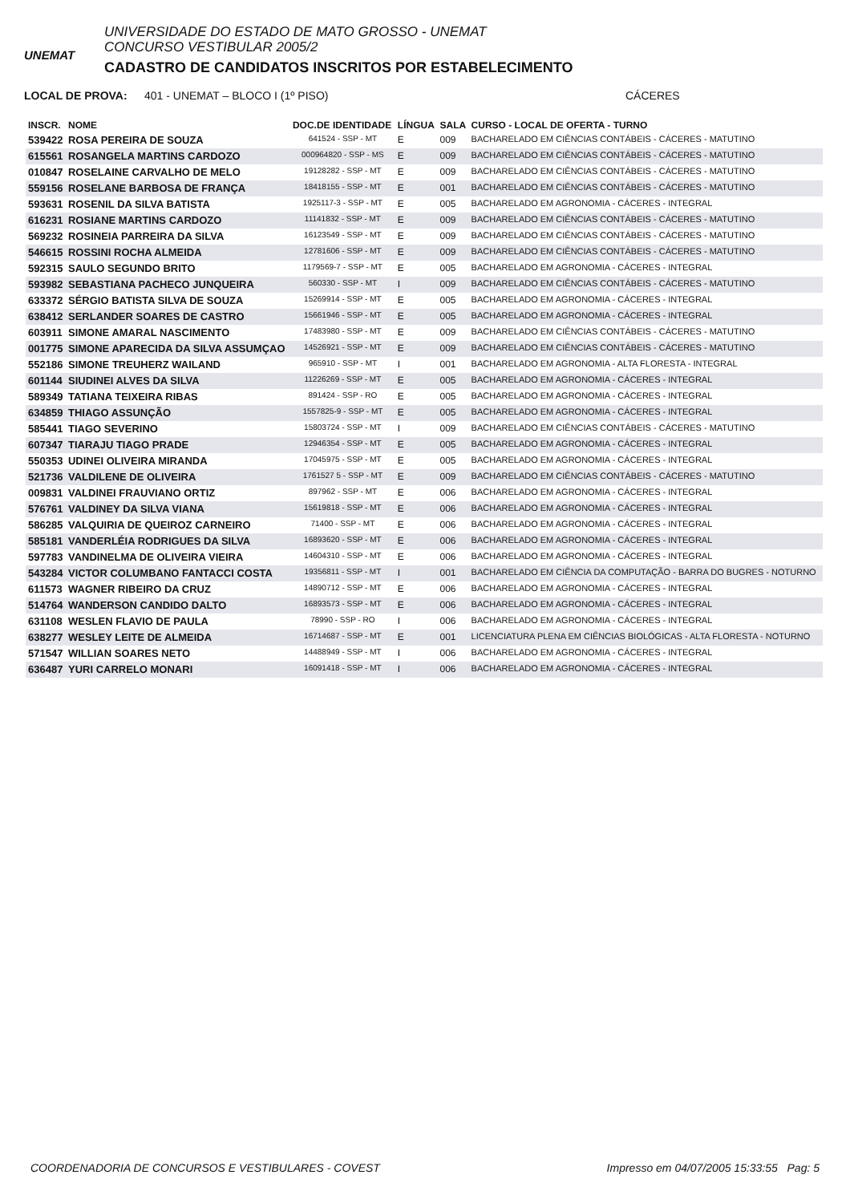UNEMAT
UNIVERSIDADE DO ESTADO DE MATO GROSSO - UNEMAT
CONCURSO VESTIBULAR 2005/2
CADASTRO DE CANDIDATOS INSCRITOS POR ESTABELECIMENTO
LOCAL DE PROVA: 401 - UNEMAT – BLOCO I (1º PISO) CÁCERES
| INSCR. | NOME | DOC.DE IDENTIDADE | LÍNGUA | SALA | CURSO - LOCAL DE OFERTA - TURNO |
| --- | --- | --- | --- | --- | --- |
| 539422 | ROSA PEREIRA DE SOUZA | 641524 - SSP - MT | E | 009 | BACHARELADO EM CIÊNCIAS CONTÁBEIS - CÁCERES - MATUTINO |
| 615561 | ROSANGELA MARTINS CARDOZO | 000964820 - SSP - MS | E | 009 | BACHARELADO EM CIÊNCIAS CONTÁBEIS - CÁCERES - MATUTINO |
| 010847 | ROSELAINE CARVALHO DE MELO | 19128282 - SSP - MT | E | 009 | BACHARELADO EM CIÊNCIAS CONTÁBEIS - CÁCERES - MATUTINO |
| 559156 | ROSELANE BARBOSA DE FRANÇA | 18418155 - SSP - MT | E | 001 | BACHARELADO EM CIÊNCIAS CONTÁBEIS - CÁCERES - MATUTINO |
| 593631 | ROSENIL DA SILVA BATISTA | 1925117-3 - SSP - MT | E | 005 | BACHARELADO EM AGRONOMIA - CÁCERES - INTEGRAL |
| 616231 | ROSIANE MARTINS CARDOZO | 11141832 - SSP - MT | E | 009 | BACHARELADO EM CIÊNCIAS CONTÁBEIS - CÁCERES - MATUTINO |
| 569232 | ROSINEIA PARREIRA DA SILVA | 16123549 - SSP - MT | E | 009 | BACHARELADO EM CIÊNCIAS CONTÁBEIS - CÁCERES - MATUTINO |
| 546615 | ROSSINI ROCHA ALMEIDA | 12781606 - SSP - MT | E | 009 | BACHARELADO EM CIÊNCIAS CONTÁBEIS - CÁCERES - MATUTINO |
| 592315 | SAULO SEGUNDO BRITO | 1179569-7 - SSP - MT | E | 005 | BACHARELADO EM AGRONOMIA - CÁCERES - INTEGRAL |
| 593982 | SEBASTIANA PACHECO JUNQUEIRA | 560330 - SSP - MT | I | 009 | BACHARELADO EM CIÊNCIAS CONTÁBEIS - CÁCERES - MATUTINO |
| 633372 | SÉRGIO BATISTA SILVA DE SOUZA | 15269914 - SSP - MT | E | 005 | BACHARELADO EM AGRONOMIA - CÁCERES - INTEGRAL |
| 638412 | SERLANDER SOARES DE CASTRO | 15661946 - SSP - MT | E | 005 | BACHARELADO EM AGRONOMIA - CÁCERES - INTEGRAL |
| 603911 | SIMONE AMARAL NASCIMENTO | 17483980 - SSP - MT | E | 009 | BACHARELADO EM CIÊNCIAS CONTÁBEIS - CÁCERES - MATUTINO |
| 001775 | SIMONE APARECIDA DA SILVA ASSUMÇAO | 14526921 - SSP - MT | E | 009 | BACHARELADO EM CIÊNCIAS CONTÁBEIS - CÁCERES - MATUTINO |
| 552186 | SIMONE TREUHERZ WAILAND | 965910 - SSP - MT | I | 001 | BACHARELADO EM AGRONOMIA - ALTA FLORESTA - INTEGRAL |
| 601144 | SIUDINEI ALVES DA SILVA | 11226269 - SSP - MT | E | 005 | BACHARELADO EM AGRONOMIA - CÁCERES - INTEGRAL |
| 589349 | TATIANA TEIXEIRA RIBAS | 891424 - SSP - RO | E | 005 | BACHARELADO EM AGRONOMIA - CÁCERES - INTEGRAL |
| 634859 | THIAGO ASSUNÇÃO | 1557825-9 - SSP - MT | E | 005 | BACHARELADO EM AGRONOMIA - CÁCERES - INTEGRAL |
| 585441 | TIAGO SEVERINO | 15803724 - SSP - MT | I | 009 | BACHARELADO EM CIÊNCIAS CONTÁBEIS - CÁCERES - MATUTINO |
| 607347 | TIARAJU TIAGO PRADE | 12946354 - SSP - MT | E | 005 | BACHARELADO EM AGRONOMIA - CÁCERES - INTEGRAL |
| 550353 | UDINEI OLIVEIRA MIRANDA | 17045975 - SSP - MT | E | 005 | BACHARELADO EM AGRONOMIA - CÁCERES - INTEGRAL |
| 521736 | VALDILENE DE OLIVEIRA | 1761527 5 - SSP - MT | E | 009 | BACHARELADO EM CIÊNCIAS CONTÁBEIS - CÁCERES - MATUTINO |
| 009831 | VALDINEI FRAUVIANO ORTIZ | 897962 - SSP - MT | E | 006 | BACHARELADO EM AGRONOMIA - CÁCERES - INTEGRAL |
| 576761 | VALDINEY DA SILVA VIANA | 15619818 - SSP - MT | E | 006 | BACHARELADO EM AGRONOMIA - CÁCERES - INTEGRAL |
| 586285 | VALQUIRIA DE QUEIROZ CARNEIRO | 71400 - SSP - MT | E | 006 | BACHARELADO EM AGRONOMIA - CÁCERES - INTEGRAL |
| 585181 | VANDERLÉIA RODRIGUES DA SILVA | 16893620 - SSP - MT | E | 006 | BACHARELADO EM AGRONOMIA - CÁCERES - INTEGRAL |
| 597783 | VANDINELMA DE OLIVEIRA VIEIRA | 14604310 - SSP - MT | E | 006 | BACHARELADO EM AGRONOMIA - CÁCERES - INTEGRAL |
| 543284 | VICTOR COLUMBANO FANTACCI COSTA | 19356811 - SSP - MT | I | 001 | BACHARELADO EM CIÊNCIA DA COMPUTAÇÃO - BARRA DO BUGRES - NOTURNO |
| 611573 | WAGNER RIBEIRO DA CRUZ | 14890712 - SSP - MT | E | 006 | BACHARELADO EM AGRONOMIA - CÁCERES - INTEGRAL |
| 514764 | WANDERSON CANDIDO DALTO | 16893573 - SSP - MT | E | 006 | BACHARELADO EM AGRONOMIA - CÁCERES - INTEGRAL |
| 631108 | WESLEN FLAVIO DE PAULA | 78990 - SSP - RO | I | 006 | BACHARELADO EM AGRONOMIA - CÁCERES - INTEGRAL |
| 638277 | WESLEY LEITE DE ALMEIDA | 16714687 - SSP - MT | E | 001 | LICENCIATURA PLENA EM CIÊNCIAS BIOLÓGICAS - ALTA FLORESTA - NOTURNO |
| 571547 | WILLIAN SOARES NETO | 14488949 - SSP - MT | I | 006 | BACHARELADO EM AGRONOMIA - CÁCERES - INTEGRAL |
| 636487 | YURI CARRELO MONARI | 16091418 - SSP - MT | I | 006 | BACHARELADO EM AGRONOMIA - CÁCERES - INTEGRAL |
COORDENADORIA DE CONCURSOS E VESTIBULARES - COVEST Impresso em 04/07/2005 15:33:55 Pag: 5